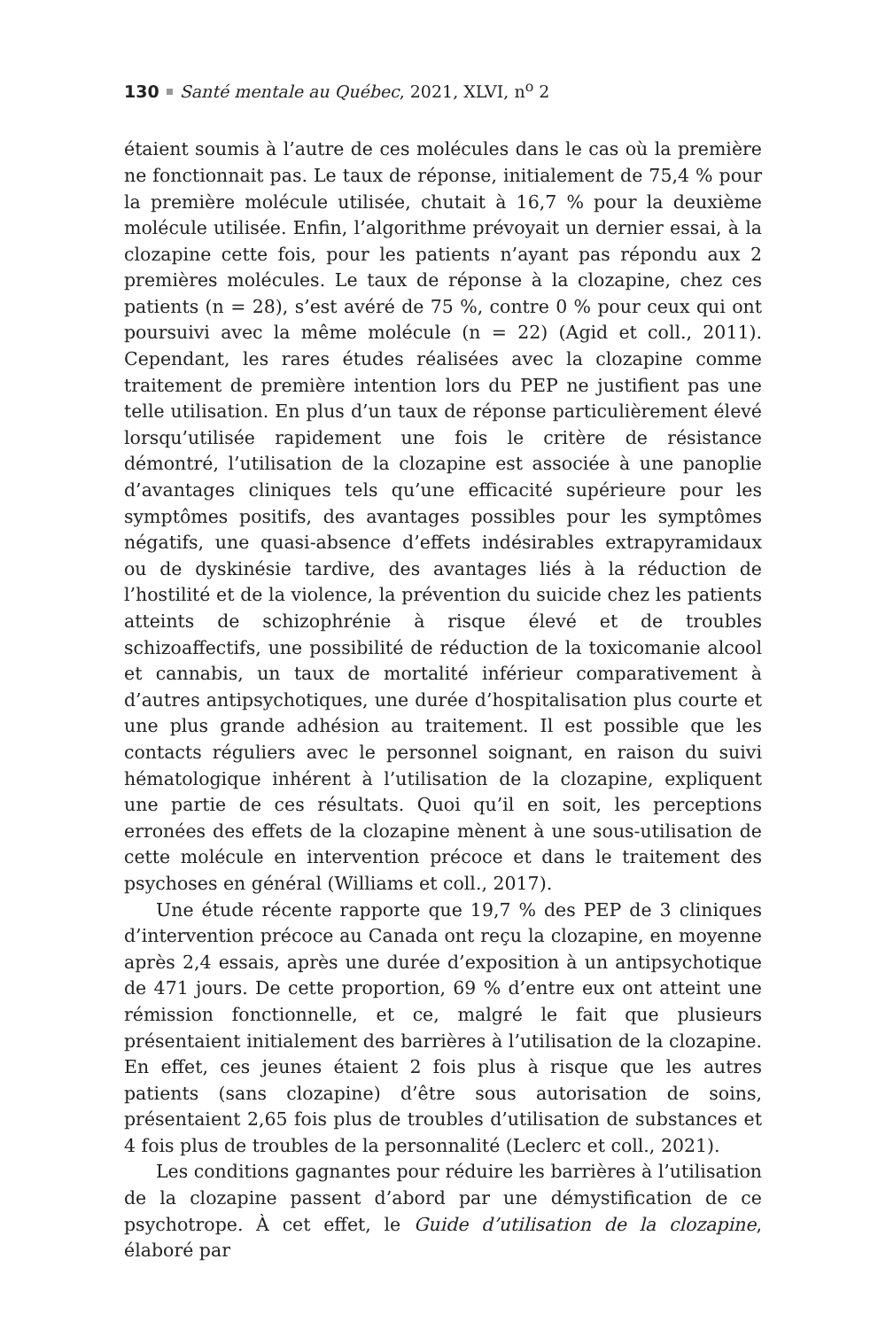130 Santé mentale au Québec, 2021, XLVI, n<sup>o</sup> 2
étaient soumis à l’autre de ces molécules dans le cas où la première ne fonctionnait pas. Le taux de réponse, initialement de 75,4 % pour la première molécule utilisée, chutait à 16,7 % pour la deuxième molécule utilisée. Enfin, l’algorithme prévoyait un dernier essai, à la clozapine cette fois, pour les patients n’ayant pas répondu aux 2 premières molécules. Le taux de réponse à la clozapine, chez ces patients (n = 28), s’est avéré de 75 %, contre 0 % pour ceux qui ont poursuivi avec la même molécule (n = 22) (Agid et coll., 2011). Cependant, les rares études réalisées avec la clozapine comme traitement de première intention lors du PEP ne justifient pas une telle utilisation. En plus d’un taux de réponse particulièrement élevé lorsqu’utilisée rapidement une fois le critère de résistance démontré, l’utilisation de la clozapine est associée à une panoplie d’avantages cliniques tels qu’une efficacité supérieure pour les symptômes positifs, des avantages possibles pour les symptômes négatifs, une quasi-absence d’effets indésirables extrapyramidaux ou de dyskinésie tardive, des avantages liés à la réduction de l’hostilité et de la violence, la prévention du suicide chez les patients atteints de schizophrénie à risque élevé et de troubles schizoaffectifs, une possibilité de réduction de la toxicomanie alcool et cannabis, un taux de mortalité inférieur comparativement à d’autres antipsychotiques, une durée d’hospitalisation plus courte et une plus grande adhésion au traitement. Il est possible que les contacts réguliers avec le personnel soignant, en raison du suivi hématologique inhérent à l’utilisation de la clozapine, expliquent une partie de ces résultats. Quoi qu’il en soit, les perceptions erronées des effets de la clozapine mènent à une sous-utilisation de cette molécule en intervention précoce et dans le traitement des psychoses en général (Williams et coll., 2017).
Une étude récente rapporte que 19,7 % des PEP de 3 cliniques d’intervention précoce au Canada ont reçu la clozapine, en moyenne après 2,4 essais, après une durée d’exposition à un antipsychotique de 471 jours. De cette proportion, 69 % d’entre eux ont atteint une rémission fonctionnelle, et ce, malgré le fait que plusieurs présentaient initialement des barrières à l’utilisation de la clozapine. En effet, ces jeunes étaient 2 fois plus à risque que les autres patients (sans clozapine) d’être sous autorisation de soins, présentaient 2,65 fois plus de troubles d’utilisation de substances et 4 fois plus de troubles de la personnalité (Leclerc et coll., 2021).
Les conditions gagnantes pour réduire les barrières à l’utilisation de la clozapine passent d’abord par une démystification de ce psychotrope. À cet effet, le Guide d’utilisation de la clozapine, élaboré par